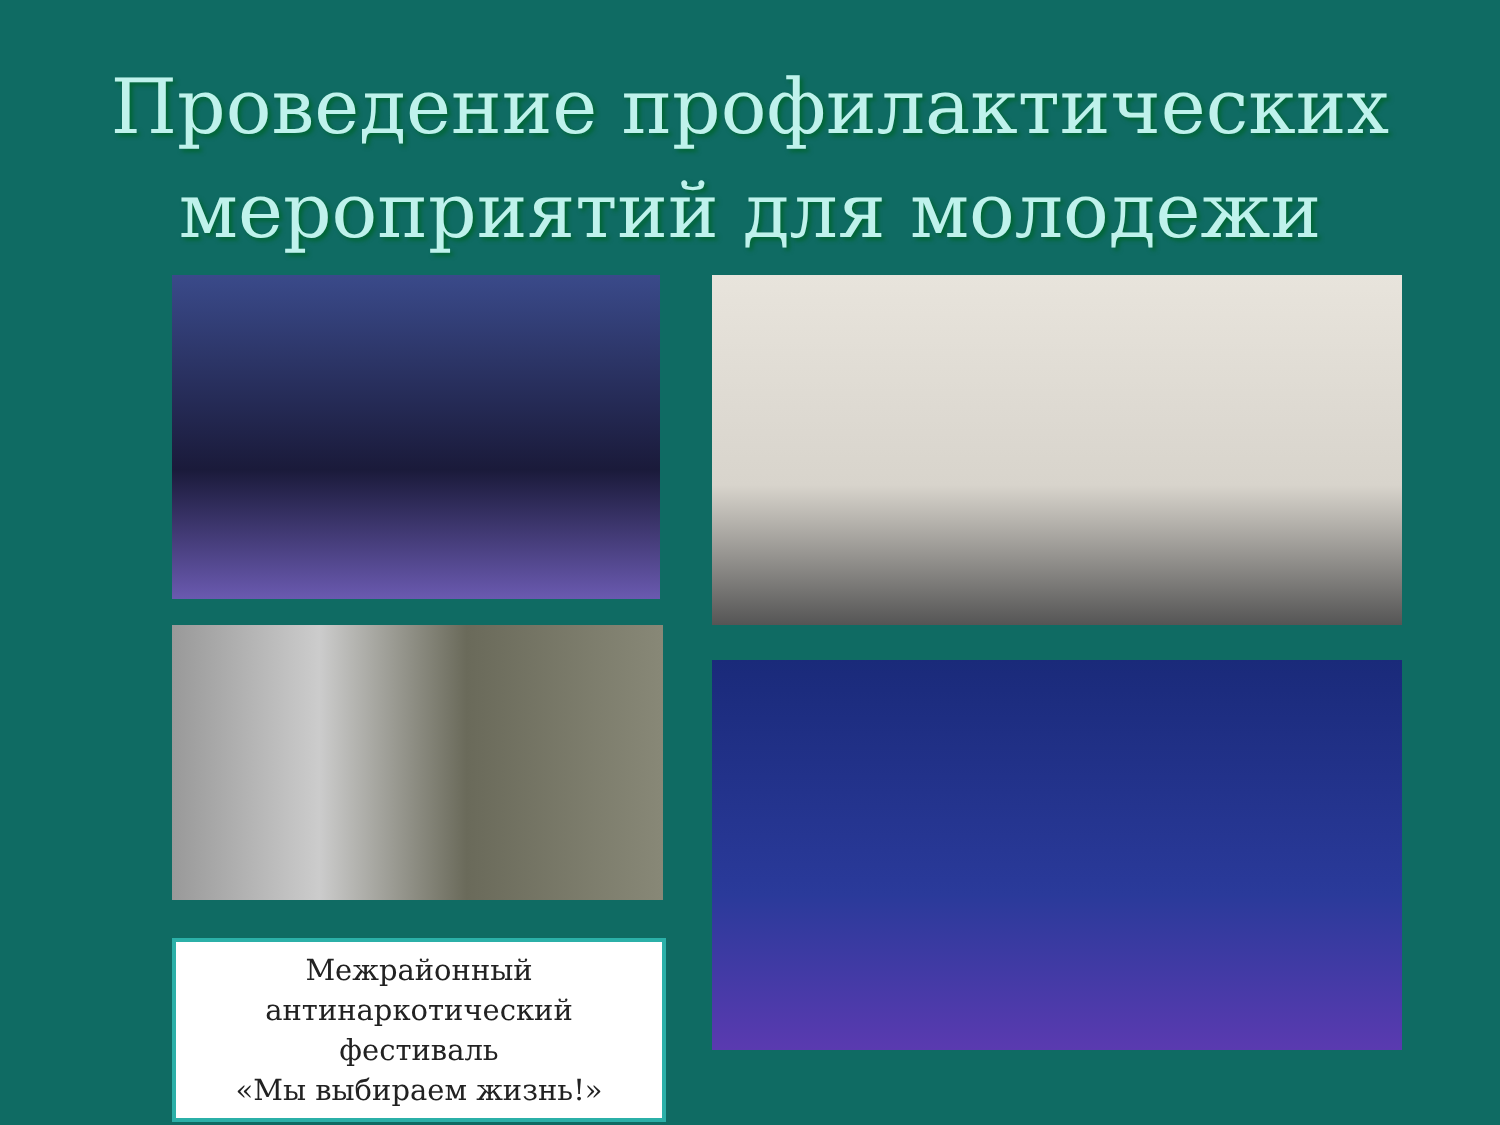Проведение профилактических
мероприятий для молодежи
Межрайонный
антинаркотический
фестиваль
«Мы выбираем жизнь!»